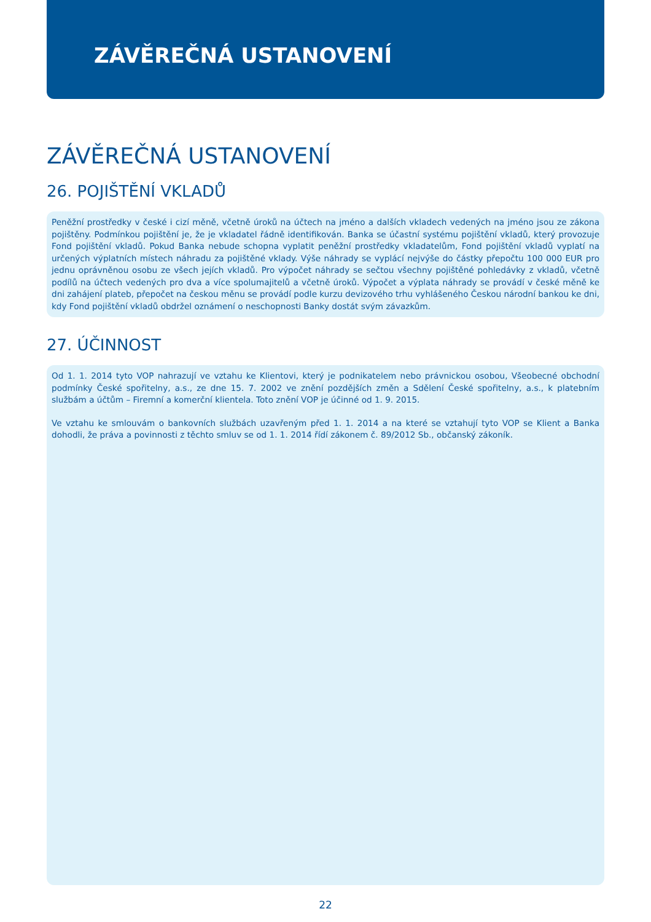ZÁVĚREČNÁ USTANOVENÍ
ZÁVĚREČNÁ USTANOVENÍ
26. POJIŠTĚNÍ VKLADŮ
Peněžní prostředky v české i cizí měně, včetně úroků na účtech na jméno a dalších vkladech vedených na jméno jsou ze zákona pojištěny. Podmínkou pojištění je, že je vkladatel řádně identifikován. Banka se účastní systému pojištění vkladů, který provozuje Fond pojištění vkladů. Pokud Banka nebude schopna vyplatit peněžní prostředky vkladatelům, Fond pojištění vkladů vyplatí na určených výplatních místech náhradu za pojištěné vklady. Výše náhrady se vyplácí nejvýše do částky přepočtu 100 000 EUR pro jednu oprávněnou osobu ze všech jejích vkladů. Pro výpočet náhrady se sečtou všechny pojištěné pohledávky z vkladů, včetně podílů na účtech vedených pro dva a více spolumajitelů a včetně úroků. Výpočet a výplata náhrady se provádí v české měně ke dni zahájení plateb, přepočet na českou měnu se provádí podle kurzu devizového trhu vyhlášeného Českou národní bankou ke dni, kdy Fond pojištění vkladů obdržel oznámení o neschopnosti Banky dostát svým závazkům.
27. ÚČINNOST
Od 1. 1. 2014 tyto VOP nahrazují ve vztahu ke Klientovi, který je podnikatelem nebo právnickou osobou, Všeobecné obchodní podmínky České spořitelny, a.s., ze dne 15. 7. 2002 ve znění pozdějších změn a Sdělení České spořitelny, a.s., k platebním službám a účtům – Firemní a komerční klientela. Toto znění VOP je účinné od 1. 9. 2015.
Ve vztahu ke smlouvám o bankovních službách uzavřeným před 1. 1. 2014 a na které se vztahují tyto VOP se Klient a Banka dohodli, že práva a povinnosti z těchto smluv se od 1. 1. 2014 řídí zákonem č. 89/2012 Sb., občanský zákoník.
22